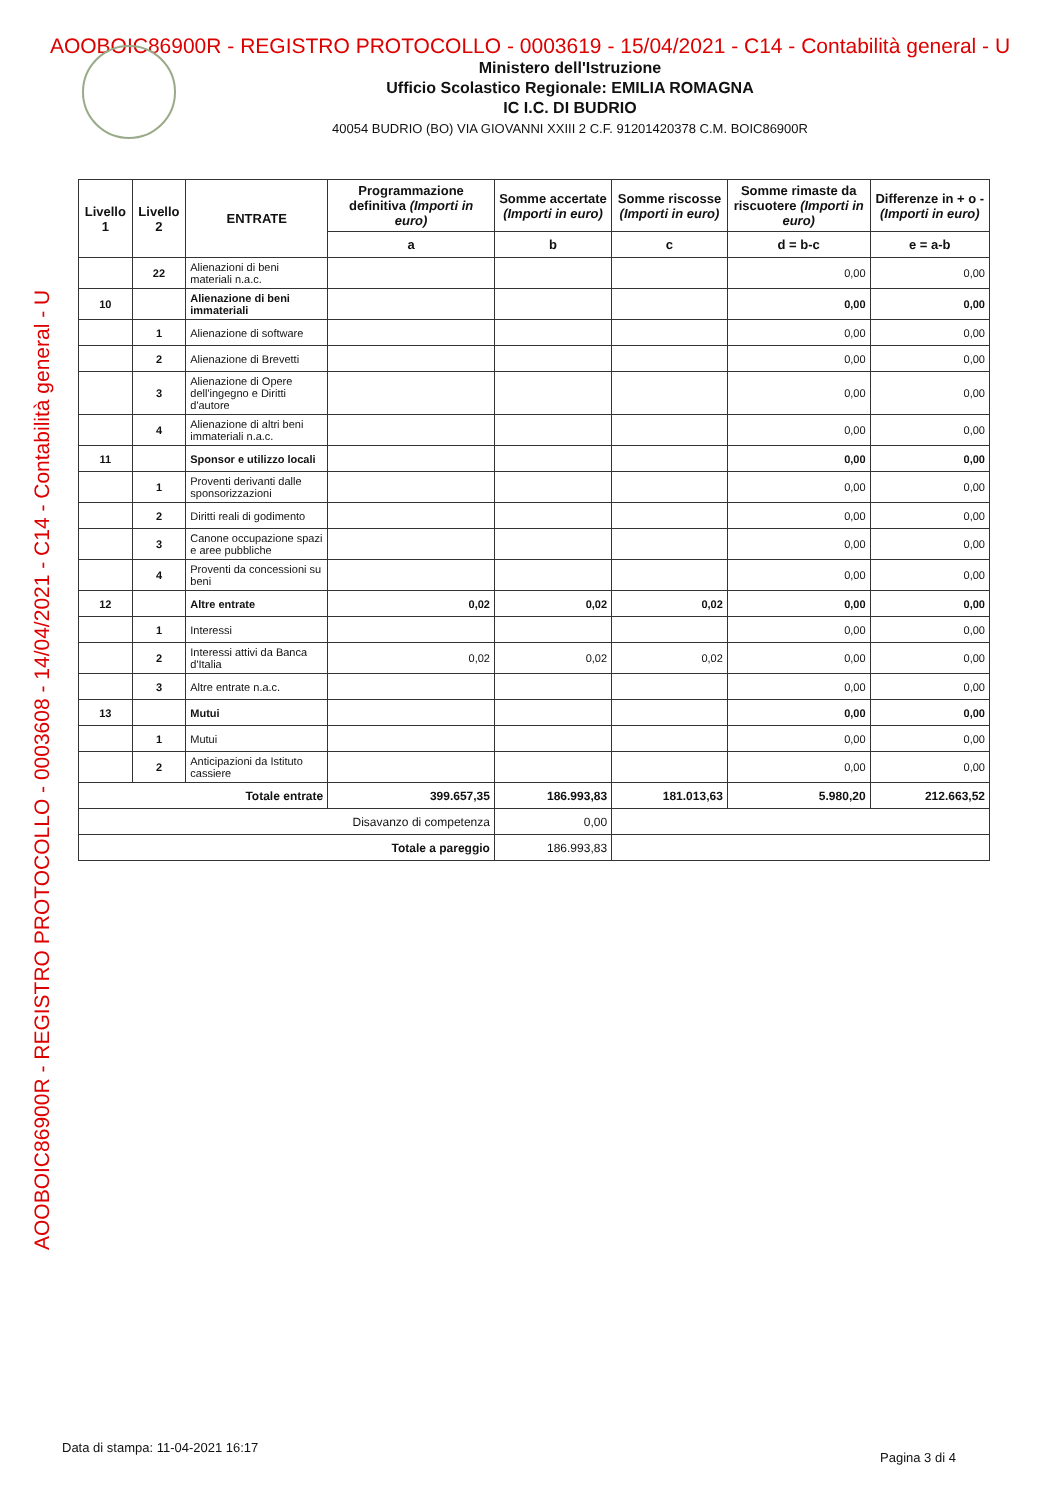AOOBOIC86900R - REGISTRO PROTOCOLLO - 0003619 - 15/04/2021 - C14 - Contabilità general - U
Ministero dell'Istruzione
Ufficio Scolastico Regionale: EMILIA ROMAGNA
IC I.C. DI BUDRIO
40054 BUDRIO (BO) VIA GIOVANNI XXIII 2 C.F. 91201420378 C.M. BOIC86900R
AOOBOIC86900R - REGISTRO PROTOCOLLO - 0003608 - 14/04/2021 - C14 - Contabilità general - U
| Livello 1 | Livello 2 | ENTRATE | Programmazione definitiva (Importi in euro) | Somme accertate (Importi in euro) | Somme riscosse (Importi in euro) | Somme rimaste da riscuotere (Importi in euro) | Differenze in + o - (Importi in euro) |
| --- | --- | --- | --- | --- | --- | --- | --- |
| | | | a | b | c | d = b-c | e = a-b |
| | 22 | Alienazioni di beni materiali n.a.c. | | | | 0,00 | 0,00 |
| 10 | | Alienazione di beni immateriali | | | | 0,00 | 0,00 |
| | 1 | Alienazione di software | | | | 0,00 | 0,00 |
| | 2 | Alienazione di Brevetti | | | | 0,00 | 0,00 |
| | 3 | Alienazione di Opere dell'ingegno e Diritti d'autore | | | | 0,00 | 0,00 |
| | 4 | Alienazione di altri beni immateriali n.a.c. | | | | 0,00 | 0,00 |
| 11 | | Sponsor e utilizzo locali | | | | 0,00 | 0,00 |
| | 1 | Proventi derivanti dalle sponsorizzazioni | | | | 0,00 | 0,00 |
| | 2 | Diritti reali di godimento | | | | 0,00 | 0,00 |
| | 3 | Canone occupazione spazi e aree pubbliche | | | | 0,00 | 0,00 |
| | 4 | Proventi da concessioni su beni | | | | 0,00 | 0,00 |
| 12 | | Altre entrate | 0,02 | 0,02 | 0,02 | 0,00 | 0,00 |
| | 1 | Interessi | | | | 0,00 | 0,00 |
| | 2 | Interessi attivi da Banca d'Italia | 0,02 | 0,02 | 0,02 | 0,00 | 0,00 |
| | 3 | Altre entrate n.a.c. | | | | 0,00 | 0,00 |
| 13 | | Mutui | | | | 0,00 | 0,00 |
| | 1 | Mutui | | | | 0,00 | 0,00 |
| | 2 | Anticipazioni da Istituto cassiere | | | | 0,00 | 0,00 |
| Totale entrate | | | 399.657,35 | 186.993,83 | 181.013,63 | 5.980,20 | 212.663,52 |
| Disavanzo di competenza | | | | 0,00 | | | |
| Totale a pareggio | | | | 186.993,83 | | | |
Data di stampa: 11-04-2021 16:17
Pagina 3 di 4